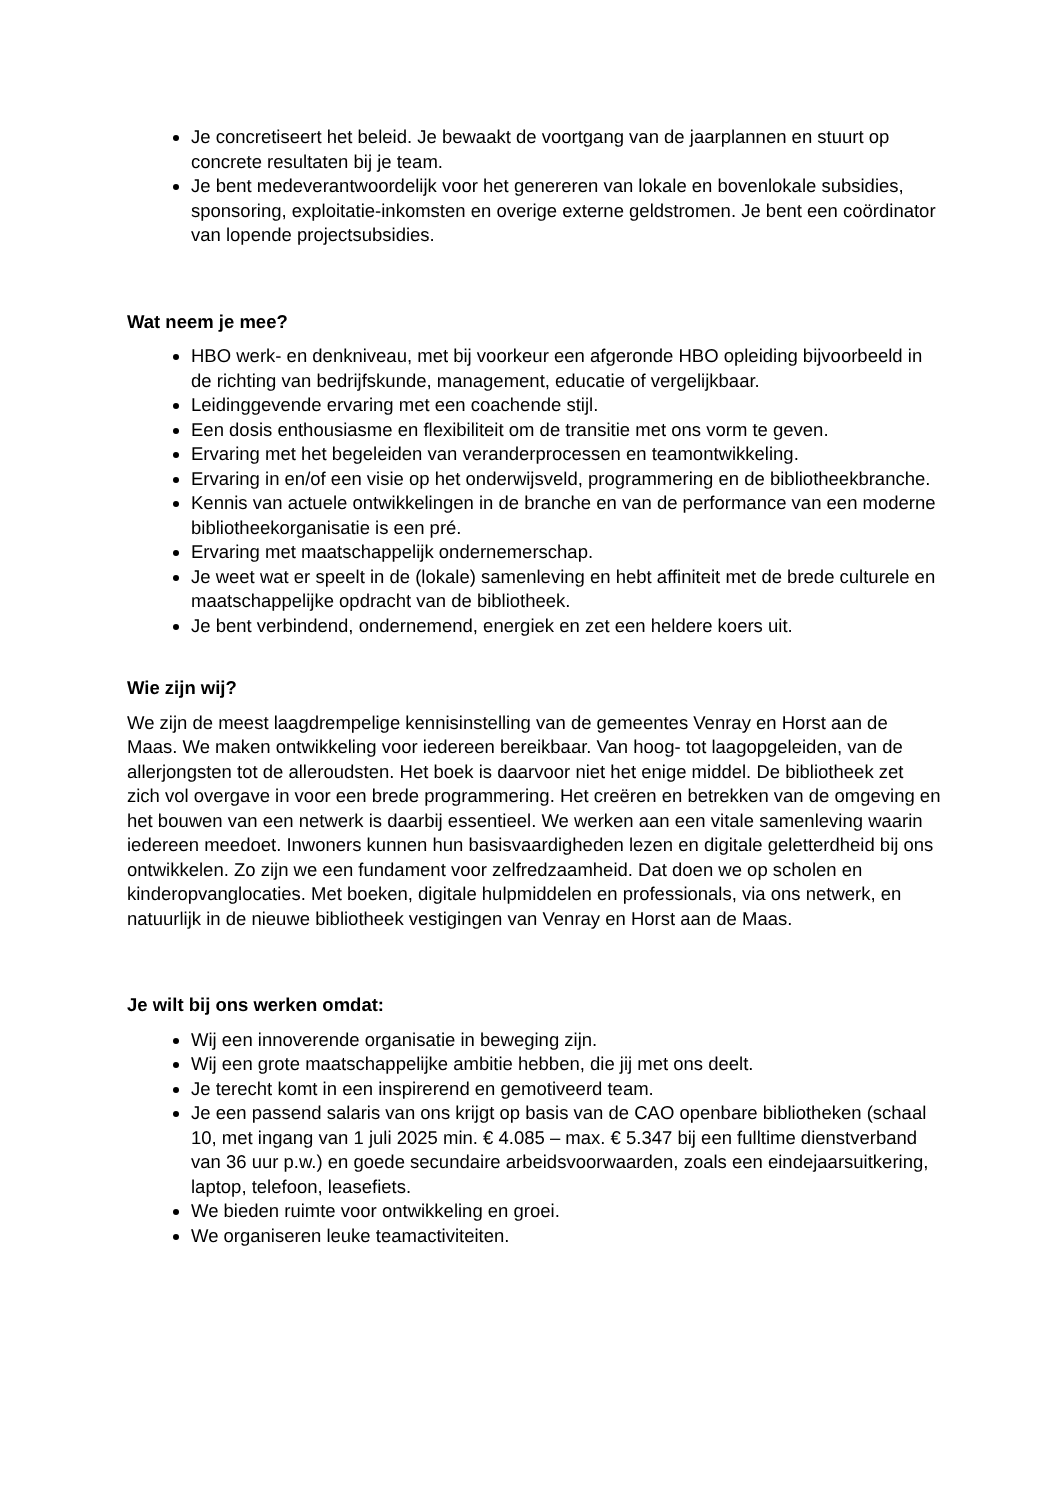Je concretiseert het beleid. Je bewaakt de voortgang van de jaarplannen en stuurt op concrete resultaten bij je team.
Je bent medeverantwoordelijk voor het genereren van lokale en bovenlokale subsidies, sponsoring, exploitatie-inkomsten en overige externe geldstromen. Je bent een coördinator van lopende projectsubsidies.
Wat neem je mee?
HBO werk- en denkniveau, met bij voorkeur een afgeronde HBO opleiding bijvoorbeeld in de richting van bedrijfskunde, management, educatie of vergelijkbaar.
Leidinggevende ervaring met een coachende stijl.
Een dosis enthousiasme en flexibiliteit om de transitie met ons vorm te geven.
Ervaring met het begeleiden van veranderprocessen en teamontwikkeling.
Ervaring in en/of een visie op het onderwijsveld, programmering en de bibliotheekbranche.
Kennis van actuele ontwikkelingen in de branche en van de performance van een moderne bibliotheekorganisatie is een pré.
Ervaring met maatschappelijk ondernemerschap.
Je weet wat er speelt in de (lokale) samenleving en hebt affiniteit met de brede culturele en maatschappelijke opdracht van de bibliotheek.
Je bent verbindend, ondernemend, energiek en zet een heldere koers uit.
Wie zijn wij?
We zijn de meest laagdrempelige kennisinstelling van de gemeentes Venray en Horst aan de Maas. We maken ontwikkeling voor iedereen bereikbaar. Van hoog- tot laagopgeleiden, van de allerjongsten tot de alleroudsten. Het boek is daarvoor niet het enige middel. De bibliotheek zet zich vol overgave in voor een brede programmering. Het creëren en betrekken van de omgeving en het bouwen van een netwerk is daarbij essentieel. We werken aan een vitale samenleving waarin iedereen meedoet. Inwoners kunnen hun basisvaardigheden lezen en digitale geletterdheid bij ons ontwikkelen. Zo zijn we een fundament voor zelfredzaamheid. Dat doen we op scholen en kinderopvanglocaties. Met boeken, digitale hulpmiddelen en professionals, via ons netwerk, en natuurlijk in de nieuwe bibliotheek vestigingen van Venray en Horst aan de Maas.
Je wilt bij ons werken omdat:
Wij een innoverende organisatie in beweging zijn.
Wij een grote maatschappelijke ambitie hebben, die jij met ons deelt.
Je terecht komt in een inspirerend en gemotiveerd team.
Je een passend salaris van ons krijgt op basis van de CAO openbare bibliotheken (schaal 10, met ingang van 1 juli 2025 min. € 4.085 – max. € 5.347 bij een fulltime dienstverband van 36 uur p.w.) en goede secundaire arbeidsvoorwaarden, zoals een eindejaarsuitkering, laptop, telefoon, leasefiets.
We bieden ruimte voor ontwikkeling en groei.
We organiseren leuke teamactiviteiten.